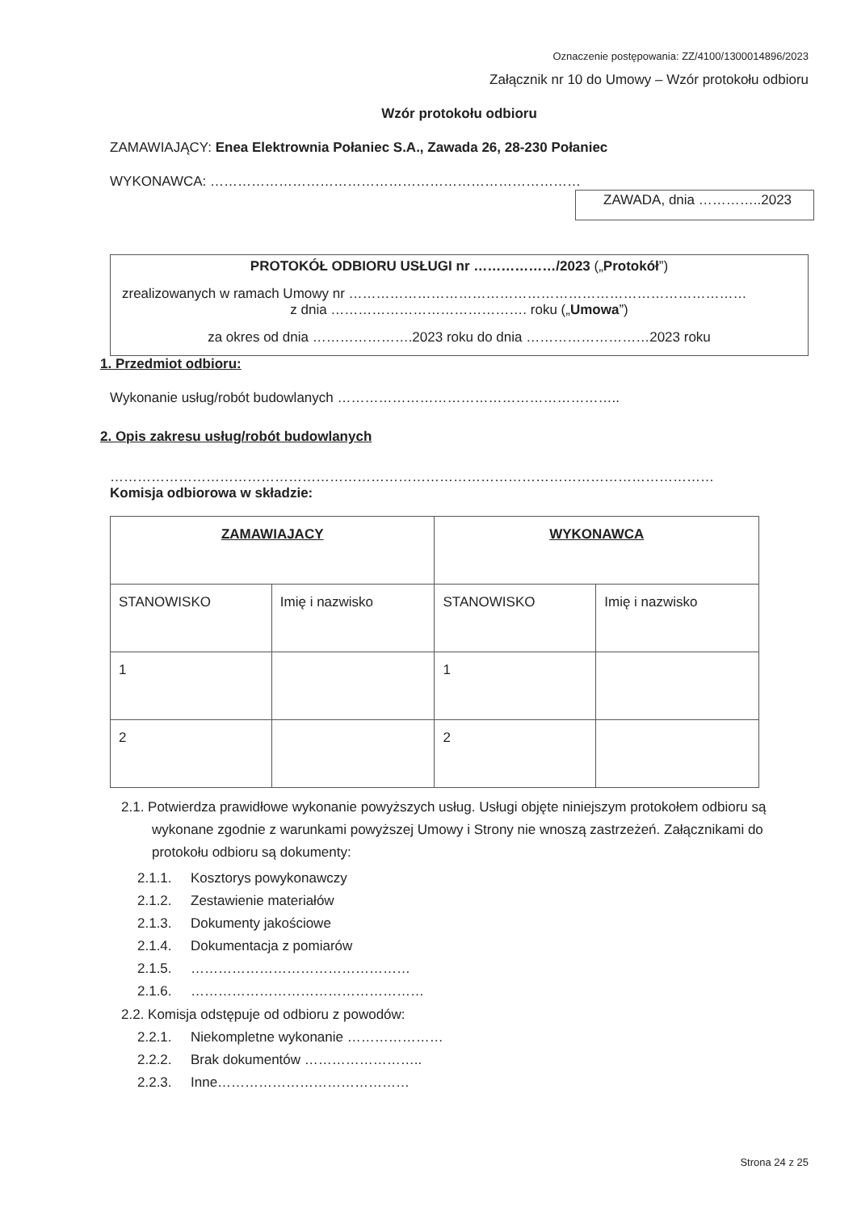Oznaczenie postępowania: ZZ/4100/1300014896/2023
Załącznik nr 10 do Umowy – Wzór protokołu odbioru
Wzór protokołu odbioru
ZAMAWIAJĄCY: Enea Elektrownia Połaniec S.A., Zawada 26, 28-230 Połaniec
WYKONAWCA: ………………………………………………………………………
ZAWADA, dnia …………..2023
PROTOKÓŁ ODBIORU USŁUGI nr ………………/2023 („Protokół”)
zrealizowanych w ramach Umowy nr ……………………………………………………………………………
z dnia ……………………………………. roku („Umowa”)
za okres od dnia ………………….2023 roku do dnia ………………………2023 roku
1. Przedmiot odbioru:
Wykonanie usług/robót budowlanych ……………………………………………………..
2. Opis zakresu usług/robót budowlanych
……………………………………………………………………………………………………………………
Komisja odbiorowa w składzie:
| ZAMAWIAJACY | | WYKONAWCA | |
| STANOWISKO | Imię i nazwisko | STANOWISKO | Imię i nazwisko |
| 1 | | 1 | |
| 2 | | 2 | |
2.1. Potwierdza prawidłowe wykonanie powyższych usług. Usługi objęte niniejszym protokołem odbioru są wykonane zgodnie z warunkami powyższej Umowy i Strony nie wnoszą zastrzeżeń. Załącznikami do protokołu odbioru są dokumenty:
2.1.1. Kosztorys powykonawczy
2.1.2. Zestawienie materiałów
2.1.3. Dokumenty jakościowe
2.1.4. Dokumentacja z pomiarów
2.1.5. …………………………………………
2.1.6. ……………………………………………
2.2. Komisja odstępuje od odbioru z powodów:
2.2.1. Niekompletne wykonanie …………………
2.2.2. Brak dokumentów ……………………..
2.2.3. Inne……………………………………
Strona 24 z 25